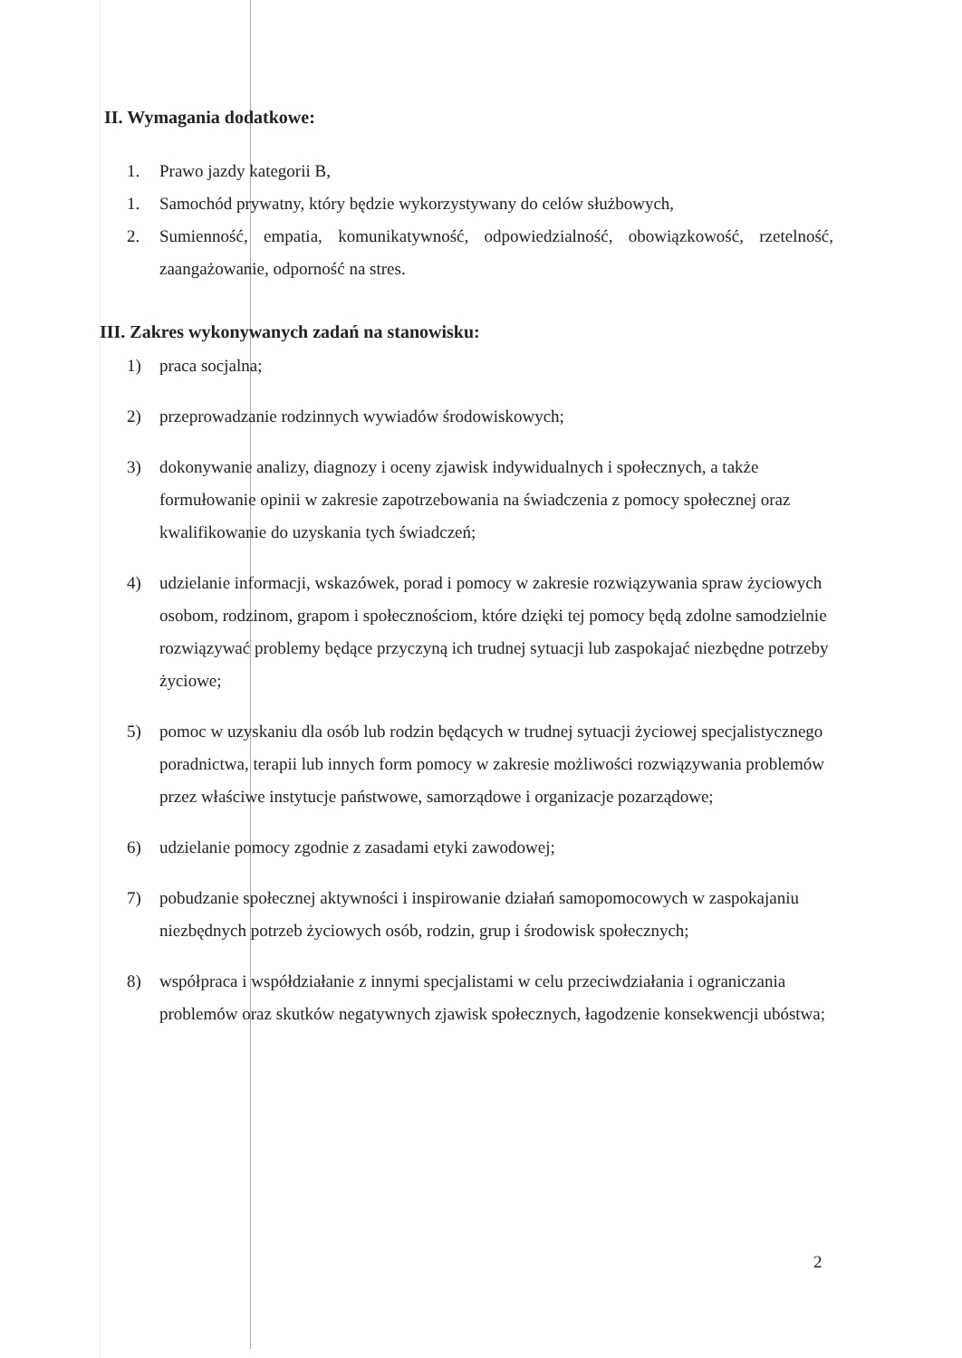II. Wymagania dodatkowe:
1. Prawo jazdy kategorii B,
1. Samochód prywatny, który będzie wykorzystywany do celów służbowych,
2. Sumienność, empatia, komunikatywność, odpowiedzialność, obowiązkowość, rzetelność, zaangażowanie, odporność na stres.
III. Zakres wykonywanych zadań na stanowisku:
1) praca socjalna;
2) przeprowadzanie rodzinnych wywiadów środowiskowych;
3) dokonywanie analizy, diagnozy i oceny zjawisk indywidualnych i społecznych, a także formułowanie opinii w zakresie zapotrzebowania na świadczenia z pomocy społecznej oraz kwalifikowanie do uzyskania tych świadczeń;
4) udzielanie informacji, wskazówek, porad i pomocy w zakresie rozwiązywania spraw życiowych osobom, rodzinom, grapom i społecznościom, które dzięki tej pomocy będą zdolne samodzielnie rozwiązywać problemy będące przyczyną ich trudnej sytuacji lub zaspokajać niezbędne potrzeby życiowe;
5) pomoc w uzyskaniu dla osób lub rodzin będących w trudnej sytuacji życiowej specjalistycznego poradnictwa, terapii lub innych form pomocy w zakresie możliwości rozwiązywania problemów przez właściwe instytucje państwowe, samorządowe i organizacje pozarządowe;
6) udzielanie pomocy zgodnie z zasadami etyki zawodowej;
7) pobudzanie społecznej aktywności i inspirowanie działań samopomocowych w zaspokajaniu niezbędnych potrzeb życiowych osób, rodzin, grup i środowisk społecznych;
8) współpraca i współdziałanie z innymi specjalistami w celu przeciwdziałania i ograniczania problemów oraz skutków negatywnych zjawisk społecznych, łagodzenie konsekwencji ubóstwa;
2